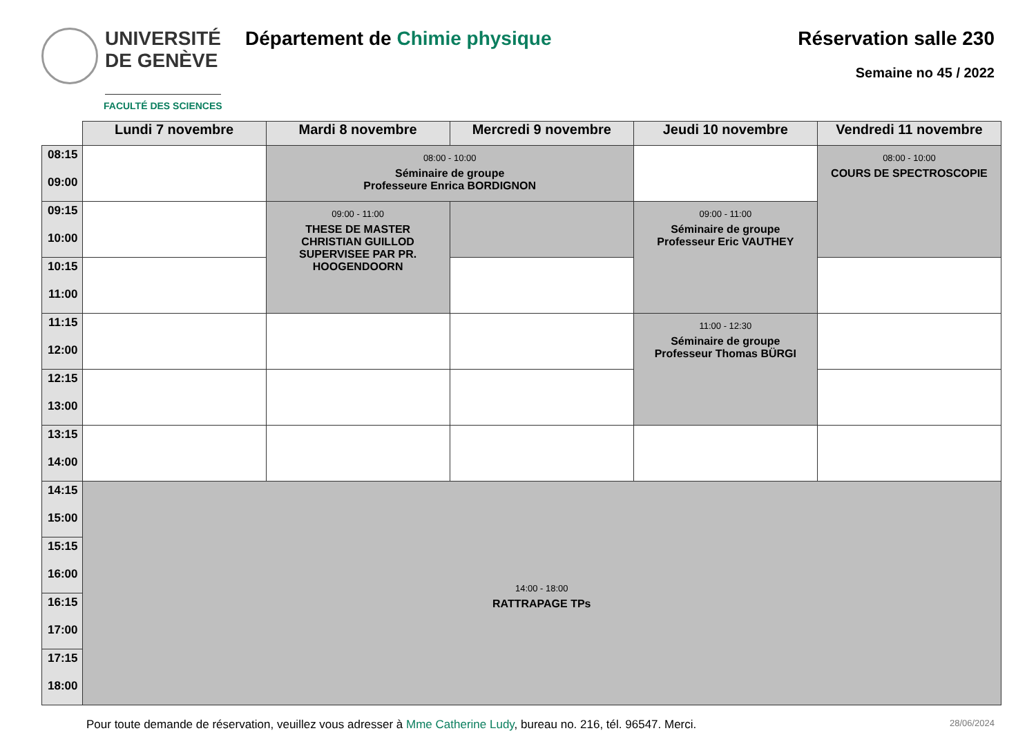UNIVERSITÉ
DE GENÈVE
FACULTÉ DES SCIENCES
Département de Chimie physique Réservation salle 230
Semaine no 45 / 2022
| | Lundi 7 novembre | Mardi 8 novembre | Mercredi 9 novembre | Jeudi 10 novembre | Vendredi 11 novembre |
| --- | --- | --- | --- | --- | --- |
| 08:15 09:00 | | 08:00 - 10:00 Séminaire de groupe Professeure Enrica BORDIGNON | | | 08:00 - 10:00 COURS DE SPECTROSCOPIE |
| 09:15 10:00 | | 09:00 - 11:00 THESE DE MASTER CHRISTIAN GUILLOD SUPERVISEE PAR PR. HOOGENDOORN | | 09:00 - 11:00 Séminaire de groupe Professeur Eric VAUTHEY | |
| 10:15 11:00 | | | | | |
| 11:15 12:00 | | | | 11:00 - 12:30 Séminaire de groupe Professeur Thomas BÜRGI | |
| 12:15 13:00 | | | | | |
| 13:15 14:00 | | | | | |
| 14:15 15:00 | 14:00 - 18:00 RATTRAPAGE TPs | | | | |
| 15:15 16:00 | | | | | |
| 16:15 17:00 | | | | | |
| 17:15 18:00 | | | | | |
Pour toute demande de réservation, veuillez vous adresser à Mme Catherine Ludy, bureau no. 216, tél. 96547. Merci.
28/06/2024